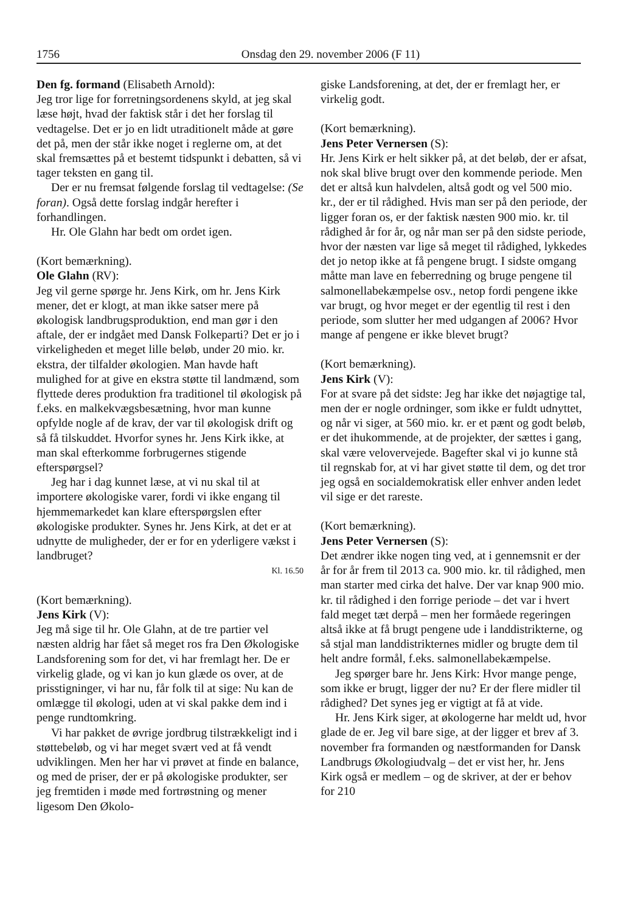1756 Onsdag den 29. november 2006 (F 11)
Den fg. formand (Elisabeth Arnold):
Jeg tror lige for forretningsordenens skyld, at jeg skal læse højt, hvad der faktisk står i det her forslag til vedtagelse. Det er jo en lidt utraditionelt måde at gøre det på, men der står ikke noget i reglerne om, at det skal fremsættes på et bestemt tidspunkt i debatten, så vi tager teksten en gang til.
Der er nu fremsat følgende forslag til vedtagelse: (Se foran). Også dette forslag indgår herefter i forhandlingen.
Hr. Ole Glahn har bedt om ordet igen.
(Kort bemærkning).
Ole Glahn (RV):
Jeg vil gerne spørge hr. Jens Kirk, om hr. Jens Kirk mener, det er klogt, at man ikke satser mere på økologisk landbrugsproduktion, end man gør i den aftale, der er indgået med Dansk Folkeparti? Det er jo i virkeligheden et meget lille beløb, under 20 mio. kr. ekstra, der tilfalder økologien. Man havde haft mulighed for at give en ekstra støtte til landmænd, som flyttede deres produktion fra traditionel til økologisk på f.eks. en malkekvægsbesætning, hvor man kunne opfylde nogle af de krav, der var til økologisk drift og så få tilskuddet. Hvorfor synes hr. Jens Kirk ikke, at man skal efterkomme forbrugernes stigende efterspørgsel?
Jeg har i dag kunnet læse, at vi nu skal til at importere økologiske varer, fordi vi ikke engang til hjemmemarkedet kan klare efterspørgslen efter økologiske produkter. Synes hr. Jens Kirk, at det er at udnytte de muligheder, der er for en yderligere vækst i landbruget?
Kl. 16.50
(Kort bemærkning).
Jens Kirk (V):
Jeg må sige til hr. Ole Glahn, at de tre partier vel næsten aldrig har fået så meget ros fra Den Økologiske Landsforening som for det, vi har fremlagt her. De er virkelig glade, og vi kan jo kun glæde os over, at de prisstigninger, vi har nu, får folk til at sige: Nu kan de omlægge til økologi, uden at vi skal pakke dem ind i penge rundtomkring.
Vi har pakket de øvrige jordbrug tilstrækkeligt ind i støttebeløb, og vi har meget svært ved at få vendt udviklingen. Men her har vi prøvet at finde en balance, og med de priser, der er på økologiske produkter, ser jeg fremtiden i møde med fortrøstning og mener ligesom Den Økolo-
giske Landsforening, at det, der er fremlagt her, er virkelig godt.
(Kort bemærkning).
Jens Peter Vernersen (S):
Hr. Jens Kirk er helt sikker på, at det beløb, der er afsat, nok skal blive brugt over den kommende periode. Men det er altså kun halvdelen, altså godt og vel 500 mio. kr., der er til rådighed. Hvis man ser på den periode, der ligger foran os, er der faktisk næsten 900 mio. kr. til rådighed år for år, og når man ser på den sidste periode, hvor der næsten var lige så meget til rådighed, lykkedes det jo netop ikke at få pengene brugt. I sidste omgang måtte man lave en feberredning og bruge pengene til salmonellabekæmpelse osv., netop fordi pengene ikke var brugt, og hvor meget er der egentlig til rest i den periode, som slutter her med udgangen af 2006? Hvor mange af pengene er ikke blevet brugt?
(Kort bemærkning).
Jens Kirk (V):
For at svare på det sidste: Jeg har ikke det nøjagtige tal, men der er nogle ordninger, som ikke er fuldt udnyttet, og når vi siger, at 560 mio. kr. er et pænt og godt beløb, er det ihukommende, at de projekter, der sættes i gang, skal være veloverve­jede. Bagefter skal vi jo kunne stå til regnskab for, at vi har givet støtte til dem, og det tror jeg også en socialdemokratisk eller enhver anden ledet vil sige er det rareste.
(Kort bemærkning).
Jens Peter Vernersen (S):
Det ændrer ikke nogen ting ved, at i gennemsnit er der år for år frem til 2013 ca. 900 mio. kr. til rådighed, men man starter med cirka det halve. Der var knap 900 mio. kr. til rådighed i den forrige periode – det var i hvert fald meget tæt derpå – men her formåede regeringen altså ikke at få brugt pengene ude i landdistrikterne, og så stjal man landdistrikternes midler og brugte dem til helt andre formål, f.eks. salmonellabekæmpelse.
Jeg spørger bare hr. Jens Kirk: Hvor mange penge, som ikke er brugt, ligger der nu? Er der flere midler til rådighed? Det synes jeg er vigtigt at få at vide.
Hr. Jens Kirk siger, at økologerne har meldt ud, hvor glade de er. Jeg vil bare sige, at der ligger et brev af 3. november fra formanden og næstformanden for Dansk Landbrugs Økologiudvalg – det er vist her, hr. Jens Kirk også er medlem – og de skriver, at der er behov for 210